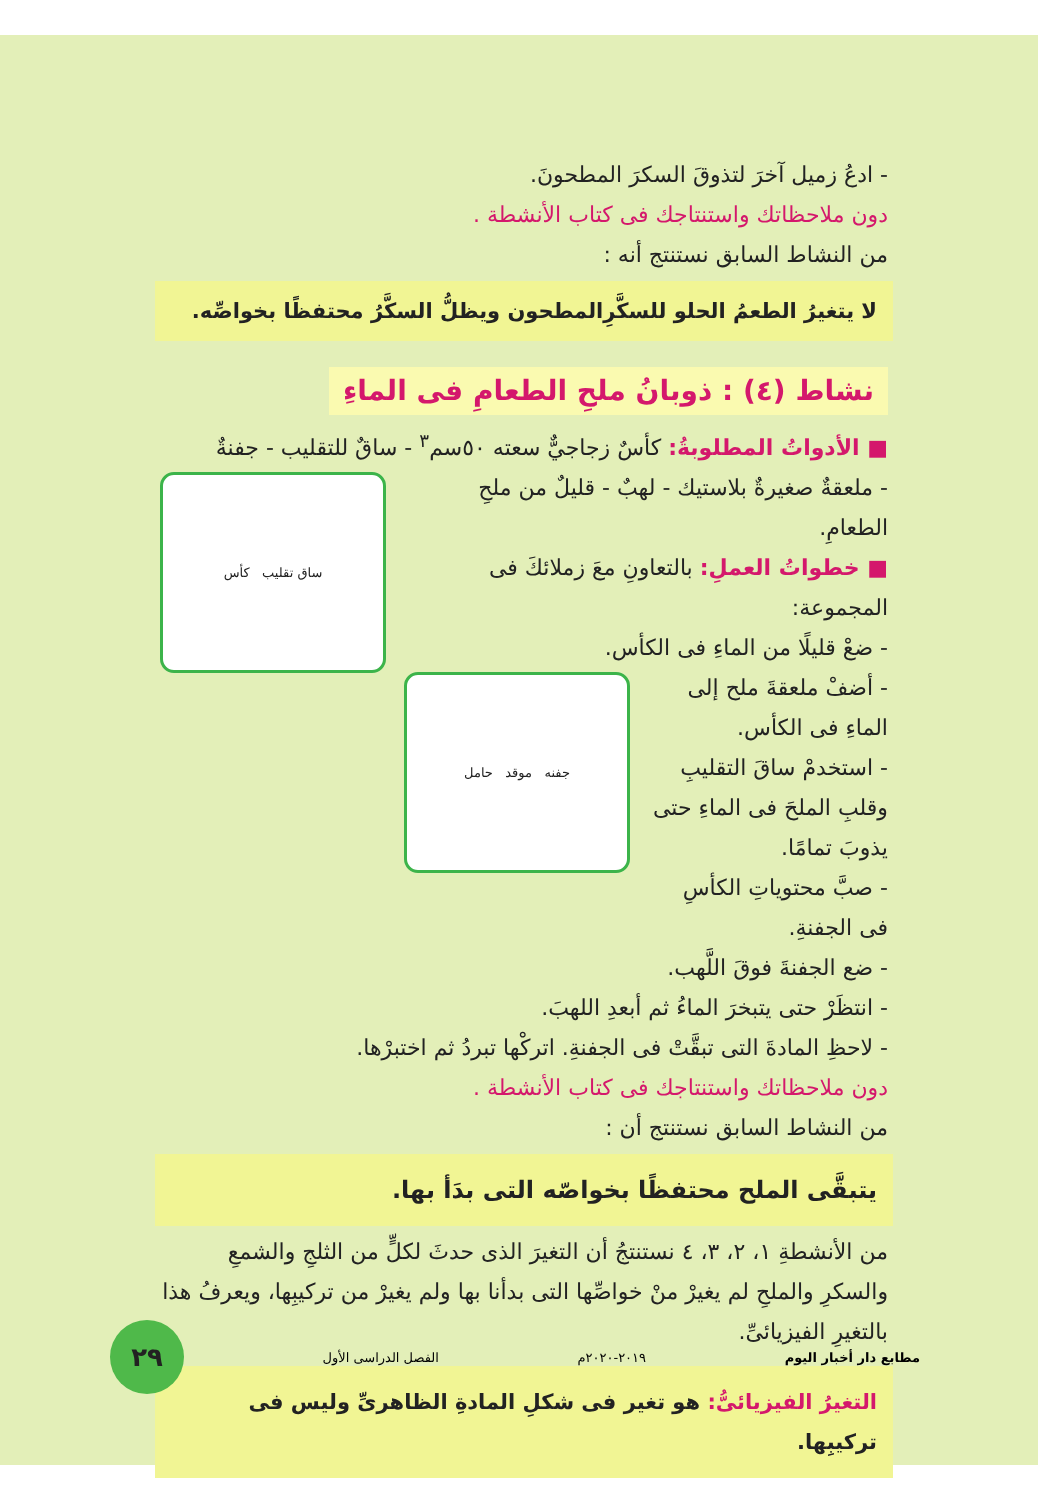- ادعُ زميل آخرَ لتذوقَ السكرَ المطحونَ.
دون ملاحظاتك واستنتاجك فى كتاب الأنشطة .
من النشاط السابق نستنتج أنه :
لا يتغيرُ الطعمُ الحلو للسكَّرِالمطحون ويظلُّ السكَّرُ محتفظًا بخواصِّه.
نشاط (٤) : ذوبانُ ملحِ الطعامِ فى الماءِ
■ الأدواتُ المطلوبةُ: كأسٌ زجاجيٌّ سعته ٥٠سم<sup>٣</sup> - ساقٌ للتقليب - جفنةٌ
ساق تقليب كأس
- ملعقةٌ صغيرةٌ بلاستيك - لهبٌ - قليلٌ من ملحِ الطعامِ.
■ خطواتُ العملِ: بالتعاونِ معَ زملائكَ فى المجموعة:
- ضعْ قليلًا من الماءِ فى الكأس.
جفنه موقد حامل
- أضفْ ملعقةَ ملح إلى الماءِ فى الكأس.
- استخدمْ ساقَ التقليبِ وقلبِ الملحَ فى الماءِ حتى يذوبَ تمامًا.
- صبَّ محتوياتِ الكأسِ فى الجفنةِ.
- ضع الجفنةَ فوقَ اللَّهب.
- انتظَرْ حتى يتبخرَ الماءُ ثم أبعدِ اللهبَ.
- لاحظِ المادةَ التى تبقَّتْ فى الجفنةِ. اتركْها تبردُ ثم اختبرْها.
دون ملاحظاتك واستنتاجك فى كتاب الأنشطة .
من النشاط السابق نستنتج أن :
يتبقَّى الملح محتفظًا بخواصّه التى بدَأ بها.
من الأنشطةِ ١، ٢، ٣، ٤ نستنتجُ أن التغيرَ الذى حدثَ لكلٍّ من الثلجِ والشمعِ والسكرِ والملحِ لم يغيرْ منْ خواصِّها التى بدأنا بها ولم يغيرْ من تركيبِها، ويعرفُ هذا بالتغيرِ الفيزيائىِّ.
التغيرُ الفيزيائىُّ: هو تغير فى شكلِ المادةِ الظاهرىِّ وليس فى تركيبِها.
مطابع دار أخبار اليوم ٢٠١٩-٢٠٢٠م الفصل الدراسى الأول
٢٩